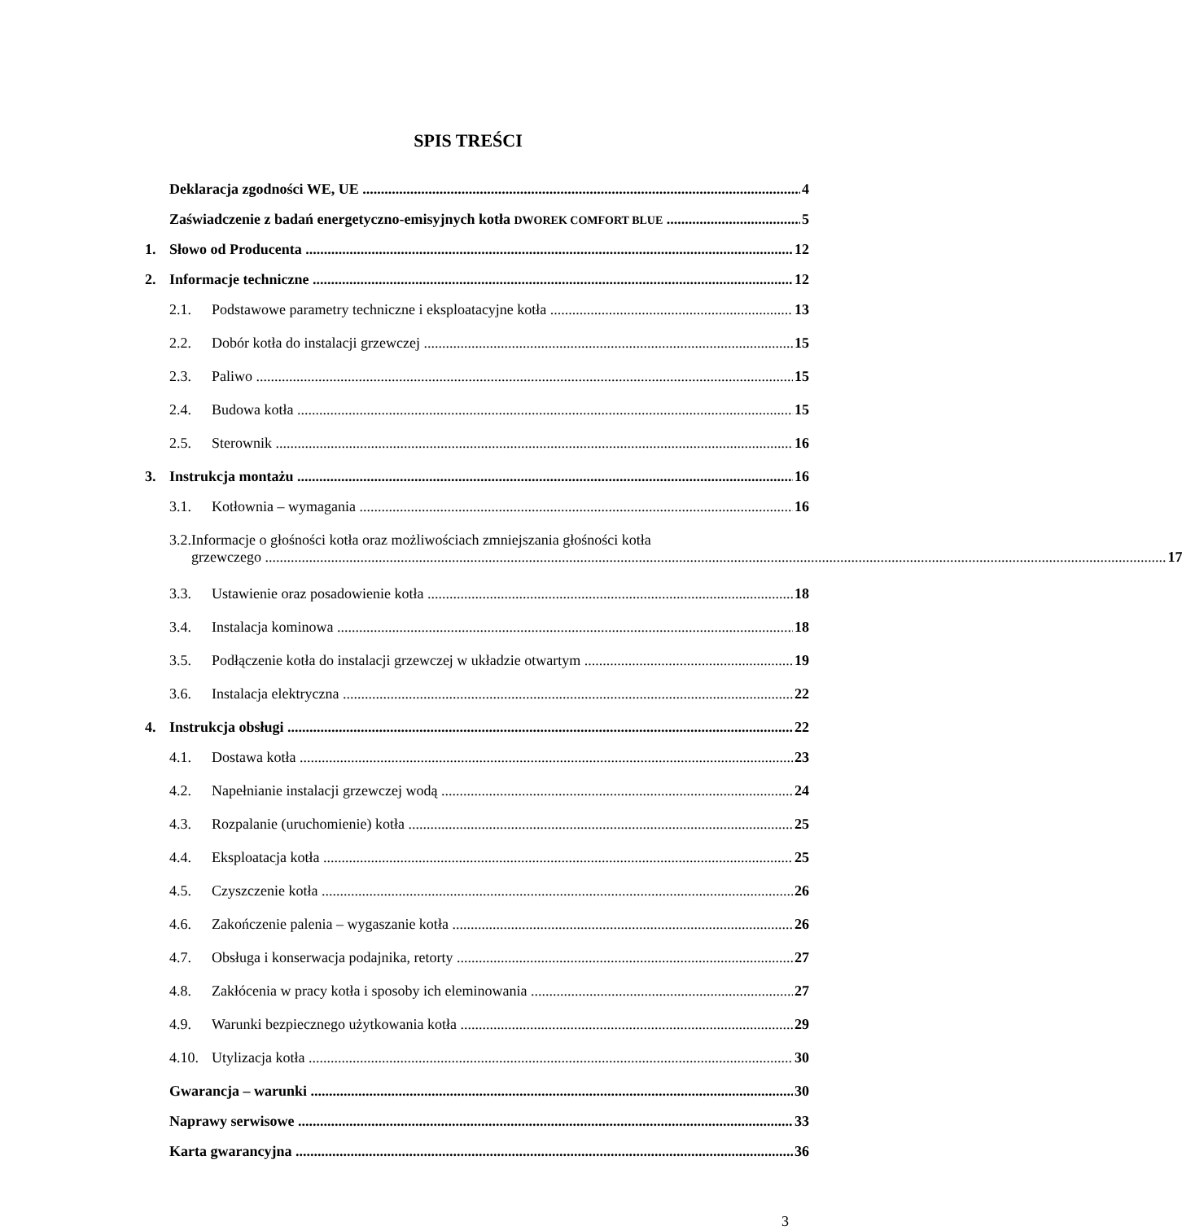SPIS TREŚCI
Deklaracja zgodności WE, UE 4
Zaświadczenie z badań energetyczno-emisyjnych kotła DWOREK COMFORT BLUE 5
1. Słowo od Producenta 12
2. Informacje techniczne 12
2.1. Podstawowe parametry techniczne i eksploatacyjne kotła 13
2.2. Dobór kotła do instalacji grzewczej 15
2.3. Paliwo 15
2.4. Budowa kotła 15
2.5. Sterownik 16
3. Instrukcja montażu 16
3.1. Kotłownia – wymagania 16
3.2. Informacje o głośności kotła oraz możliwościach zmniejszania głośności kotła
grzewczego 17
3.3. Ustawienie oraz posadowienie kotła 18
3.4. Instalacja kominowa 18
3.5. Podłączenie kotła do instalacji grzewczej w układzie otwartym 19
3.6. Instalacja elektryczna 22
4. Instrukcja obsługi 22
4.1. Dostawa kotła 23
4.2. Napełnianie instalacji grzewczej wodą 24
4.3. Rozpalanie (uruchomienie) kotła 25
4.4. Eksploatacja kotła 25
4.5. Czyszczenie kotła 26
4.6. Zakończenie palenia – wygaszanie kotła 26
4.7. Obsługa i konserwacja podajnika, retorty 27
4.8. Zakłócenia w pracy kotła i sposoby ich eleminowania 27
4.9. Warunki bezpiecznego użytkowania kotła 29
4.10. Utylizacja kotła 30
Gwarancja – warunki 30
Naprawy serwisowe 33
Karta gwarancyjna 36
3